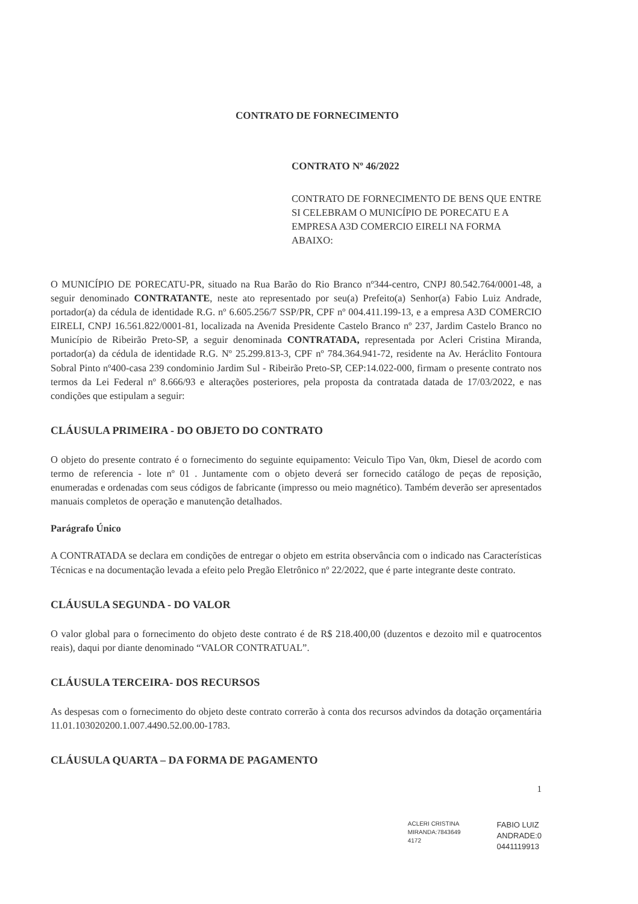CONTRATO DE FORNECIMENTO
CONTRATO Nº 46/2022
CONTRATO DE FORNECIMENTO DE BENS QUE ENTRE SI CELEBRAM O MUNICÍPIO DE PORECATU E A EMPRESA A3D COMERCIO EIRELI NA FORMA ABAIXO:
O MUNICÍPIO DE PORECATU-PR, situado na Rua Barão do Rio Branco nº344-centro, CNPJ 80.542.764/0001-48, a seguir denominado CONTRATANTE, neste ato representado por seu(a) Prefeito(a) Senhor(a) Fabio Luiz Andrade, portador(a) da cédula de identidade R.G. nº 6.605.256/7 SSP/PR, CPF nº 004.411.199-13, e a empresa A3D COMERCIO EIRELI, CNPJ 16.561.822/0001-81, localizada na Avenida Presidente Castelo Branco nº 237, Jardim Castelo Branco no Município de Ribeirão Preto-SP, a seguir denominada CONTRATADA, representada por Acleri Cristina Miranda, portador(a) da cédula de identidade R.G. Nº 25.299.813-3, CPF nº 784.364.941-72, residente na Av. Heráclito Fontoura Sobral Pinto nº400-casa 239 condominio Jardim Sul - Ribeirão Preto-SP, CEP:14.022-000, firmam o presente contrato nos termos da Lei Federal nº 8.666/93 e alterações posteriores, pela proposta da contratada datada de 17/03/2022, e nas condições que estipulam a seguir:
CLÁUSULA PRIMEIRA - DO OBJETO DO CONTRATO
O objeto do presente contrato é o fornecimento do seguinte equipamento: Veiculo Tipo Van, 0km, Diesel de acordo com termo de referencia - lote nº 01 . Juntamente com o objeto deverá ser fornecido catálogo de peças de reposição, enumeradas e ordenadas com seus códigos de fabricante (impresso ou meio magnético). Também deverão ser apresentados manuais completos de operação e manutenção detalhados.
Parágrafo Único
A CONTRATADA se declara em condições de entregar o objeto em estrita observância com o indicado nas Características Técnicas e na documentação levada a efeito pelo Pregão Eletrônico nº 22/2022, que é parte integrante deste contrato.
CLÁUSULA SEGUNDA - DO VALOR
O valor global para o fornecimento do objeto deste contrato é de R$ 218.400,00 (duzentos e dezoito mil e quatrocentos reais), daqui por diante denominado “VALOR CONTRATUAL”.
CLÁUSULA TERCEIRA- DOS RECURSOS
As despesas com o fornecimento do objeto deste contrato correrão à conta dos recursos advindos da dotação orçamentária 11.01.103020200.1.007.4490.52.00.00-1783.
CLÁUSULA QUARTA – DA FORMA DE PAGAMENTO
1
ACLERI CRISTINA
MIRANDA:7843649
4172
FABIO LUIZ
ANDRADE:0
0441119913